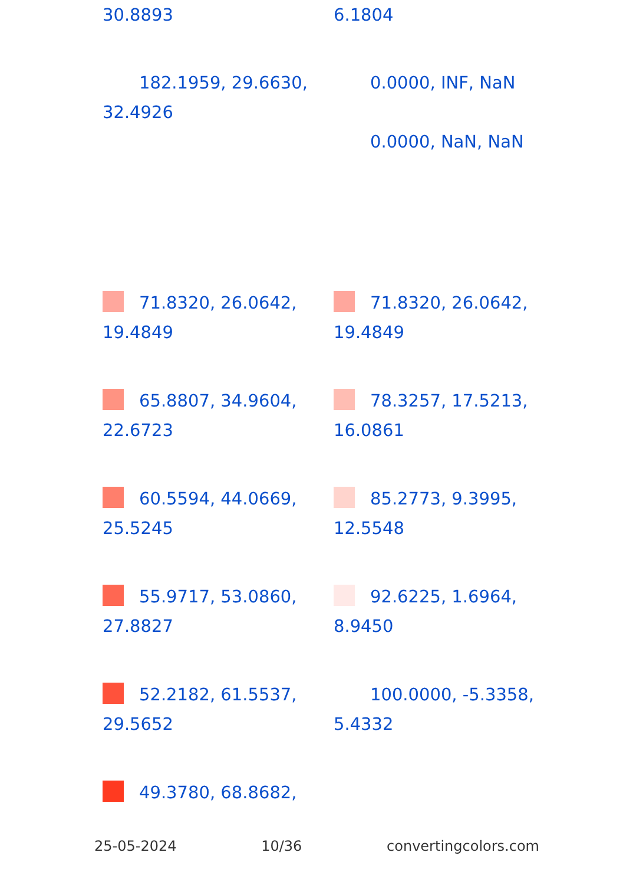30.8893 6.1804
182.1959, 29.6630, 32.4926
0.0000, INF, NaN
0.0000, NaN, NaN
71.8320, 26.0642, 19.4849
71.8320, 26.0642, 19.4849
65.8807, 34.9604, 22.6723
78.3257, 17.5213, 16.0861
60.5594, 44.0669, 25.5245
85.2773, 9.3995, 12.5548
55.9717, 53.0860, 27.8827
92.6225, 1.6964, 8.9450
52.2182, 61.5537, 29.5652
100.0000, -5.3358, 5.4332
49.3780, 68.8682,
25-05-2024 10/36 convertingcolors.com